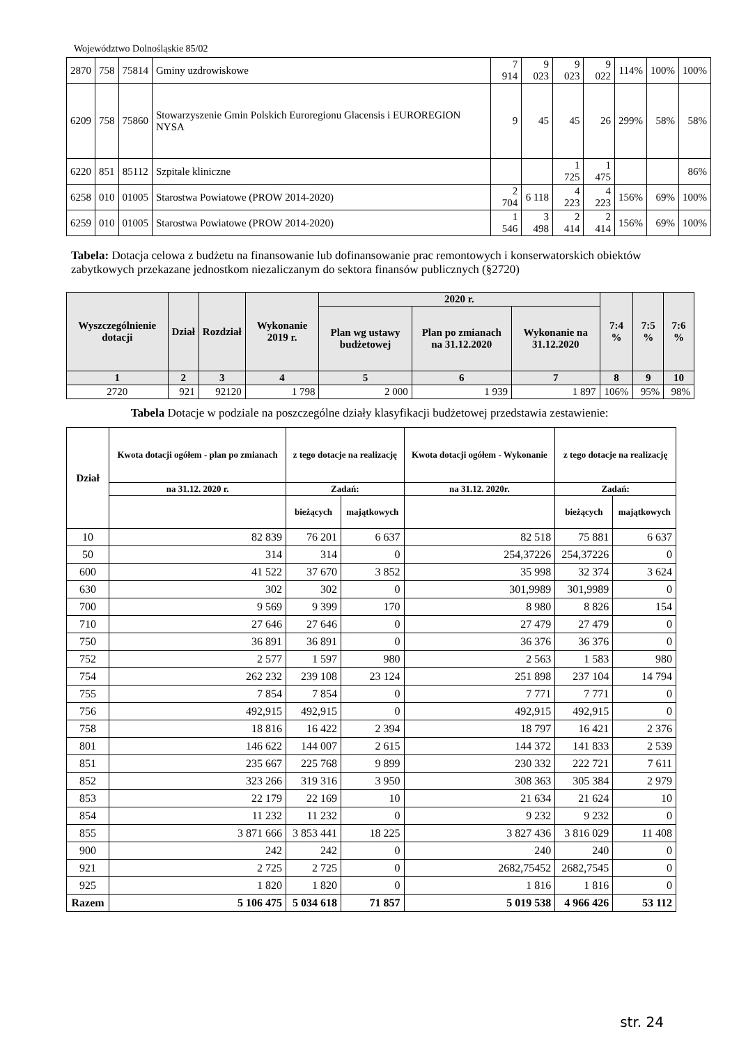Województwo Dolnośląskie 85/02
| 2870 | 758 | 75814 | Gminy uzdrowiskowe | 7 914 | 9 023 | 9 023 | 9 022 | 114% | 100% | 100% |
| 6209 | 758 | 75860 | Stowarzyszenie Gmin Polskich Euroregionu Glacensis i EUROREGION NYSA | 9 | 45 | 45 | 26 | 299% | 58% | 58% |
| 6220 | 851 | 85112 | Szpitale kliniczne | | | 1 725 | 1 475 | | | 86% |
| 6258 | 010 | 01005 | Starostwa Powiatowe (PROW 2014-2020) | 2 704 | 6 118 | 4 223 | 4 223 | 156% | 69% | 100% |
| 6259 | 010 | 01005 | Starostwa Powiatowe (PROW 2014-2020) | 1 546 | 3 498 | 2 414 | 2 414 | 156% | 69% | 100% |
Tabela: Dotacja celowa z budżetu na finansowanie lub dofinansowanie prac remontowych i konserwatorskich obiektów zabytkowych przekazane jednostkom niezaliczanym do sektora finansów publicznych (§2720)
| Wyszczególnienie dotacji | Dział | Rozdział | Wykonanie 2019 r. | 2020 r. | | | 7:4 % | 7:5 % | 7:6 % |
| --- | --- | --- | --- | --- | --- | --- | --- | --- | --- |
| | | | | Plan wg ustawy budżetowej | Plan po zmianach na 31.12.2020 | Wykonanie na 31.12.2020 | | | |
| 1 | 2 | 3 | 4 | 5 | 6 | 7 | 8 | 9 | 10 |
| 2720 | 921 | 92120 | 1 798 | 2 000 | 1 939 | 1 897 | 106% | 95% | 98% |
Tabela Dotacje w podziale na poszczególne działy klasyfikacji budżetowej przedstawia zestawienie:
| Dział | Kwota dotacji ogółem - plan po zmianach | z tego dotacje na realizację | | Kwota dotacji ogółem - Wykonanie | z tego dotacje na realizację | |
| --- | --- | --- | --- | --- | --- | --- |
| | na 31.12. 2020 r. | Zadań: | | na 31.12. 2020r. | Zadań: | |
| | | bieżących | majątkowych | | bieżących | majątkowych |
| 10 | 82 839 | 76 201 | 6 637 | 82 518 | 75 881 | 6 637 |
| 50 | 314 | 314 | 0 | 254,37226 | 254,37226 | 0 |
| 600 | 41 522 | 37 670 | 3 852 | 35 998 | 32 374 | 3 624 |
| 630 | 302 | 302 | 0 | 301,9989 | 301,9989 | 0 |
| 700 | 9 569 | 9 399 | 170 | 8 980 | 8 826 | 154 |
| 710 | 27 646 | 27 646 | 0 | 27 479 | 27 479 | 0 |
| 750 | 36 891 | 36 891 | 0 | 36 376 | 36 376 | 0 |
| 752 | 2 577 | 1 597 | 980 | 2 563 | 1 583 | 980 |
| 754 | 262 232 | 239 108 | 23 124 | 251 898 | 237 104 | 14 794 |
| 755 | 7 854 | 7 854 | 0 | 7 771 | 7 771 | 0 |
| 756 | 492,915 | 492,915 | 0 | 492,915 | 492,915 | 0 |
| 758 | 18 816 | 16 422 | 2 394 | 18 797 | 16 421 | 2 376 |
| 801 | 146 622 | 144 007 | 2 615 | 144 372 | 141 833 | 2 539 |
| 851 | 235 667 | 225 768 | 9 899 | 230 332 | 222 721 | 7 611 |
| 852 | 323 266 | 319 316 | 3 950 | 308 363 | 305 384 | 2 979 |
| 853 | 22 179 | 22 169 | 10 | 21 634 | 21 624 | 10 |
| 854 | 11 232 | 11 232 | 0 | 9 232 | 9 232 | 0 |
| 855 | 3 871 666 | 3 853 441 | 18 225 | 3 827 436 | 3 816 029 | 11 408 |
| 900 | 242 | 242 | 0 | 240 | 240 | 0 |
| 921 | 2 725 | 2 725 | 0 | 2682,75452 | 2682,7545 | 0 |
| 925 | 1 820 | 1 820 | 0 | 1 816 | 1 816 | 0 |
| Razem | 5 106 475 | 5 034 618 | 71 857 | 5 019 538 | 4 966 426 | 53 112 |
str. 24